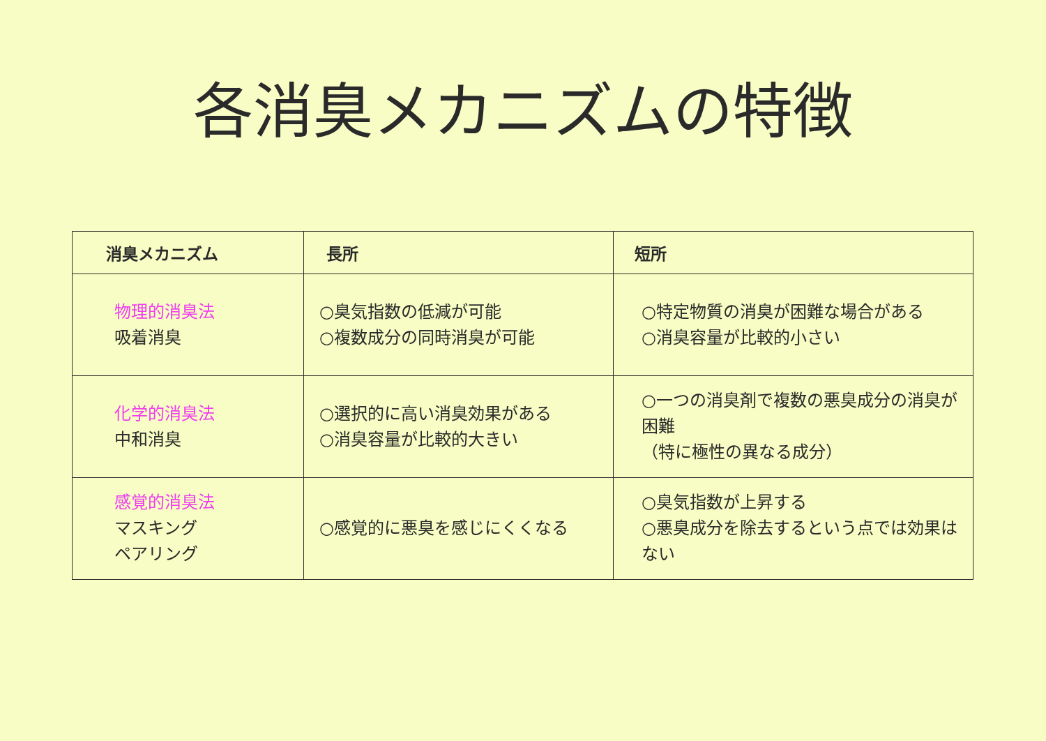各消臭メカニズムの特徴
| 消臭メカニズム | 長所 | 短所 |
| --- | --- | --- |
| 物理的消臭法 吸着消臭 | ○臭気指数の低減が可能 ○複数成分の同時消臭が可能 | ○特定物質の消臭が困難な場合がある ○消臭容量が比較的小さい |
| 化学的消臭法 中和消臭 | ○選択的に高い消臭効果がある ○消臭容量が比較的大きい | ○一つの消臭剤で複数の悪臭成分の消臭が困難 （特に極性の異なる成分） |
| 感覚的消臭法 マスキング ペアリング | ○感覚的に悪臭を感じにくくなる | ○臭気指数が上昇する ○悪臭成分を除去するという点では効果はない |